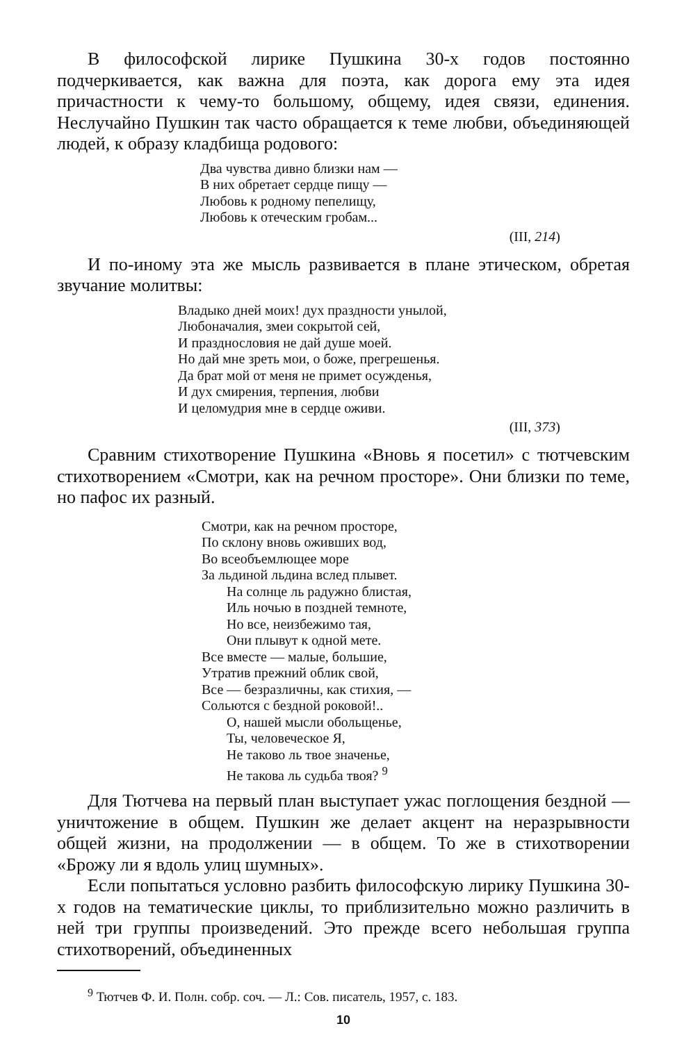В философской лирике Пушкина 30-х годов постоянно подчеркивается, как важна для поэта, как дорога ему эта идея причастности к чему-то большому, общему, идея связи, единения. Неслучайно Пушкин так часто обращается к теме любви, объединяющей людей, к образу кладбища родового:
Два чувства дивно близки нам —
В них обретает сердце пищу —
Любовь к родному пепелищу,
Любовь к отеческим гробам...
(III, 214)
И по-иному эта же мысль развивается в плане этическом, обретая звучание молитвы:
Владыко дней моих! дух праздности унылой,
Любоначалия, змеи сокрытой сей,
И празднословия не дай душе моей.
Но дай мне зреть мои, о боже, прегрешенья.
Да брат мой от меня не примет осужденья,
И дух смирения, терпения, любви
И целомудрия мне в сердце оживи.
(III, 373)
Сравним стихотворение Пушкина «Вновь я посетил» с тютчевским стихотворением «Смотри, как на речном просторе». Они близки по теме, но пафос их разный.
Смотри, как на речном просторе,
По склону вновь оживших вод,
Во всеобъемлющее море
За льдиной льдина вслед плывет.
На солнце ль радужно блистая,
Иль ночью в поздней темноте,
Но все, неизбежимо тая,
Они плывут к одной мете.
Все вместе — малые, большие,
Утратив прежний облик свой,
Все — безразличны, как стихия, —
Сольются с бездной роковой!..
О, нашей мысли обольщенье,
Ты, человеческое Я,
Не таково ль твое значенье,
Не такова ль судьба твоя? <sup>9</sup>
Для Тютчева на первый план выступает ужас поглощения бездной — уничтожение в общем. Пушкин же делает акцент на неразрывности общей жизни, на продолжении — в общем. То же в стихотворении «Брожу ли я вдоль улиц шумных».
Если попытаться условно разбить философскую лирику Пушкина 30-х годов на тематические циклы, то приблизительно можно различить в ней три группы произведений. Это прежде всего небольшая группа стихотворений, объединенных
<sup>9</sup> Тютчев Ф. И. Полн. собр. соч. — Л.: Сов. писатель, 1957, с. 183.
10